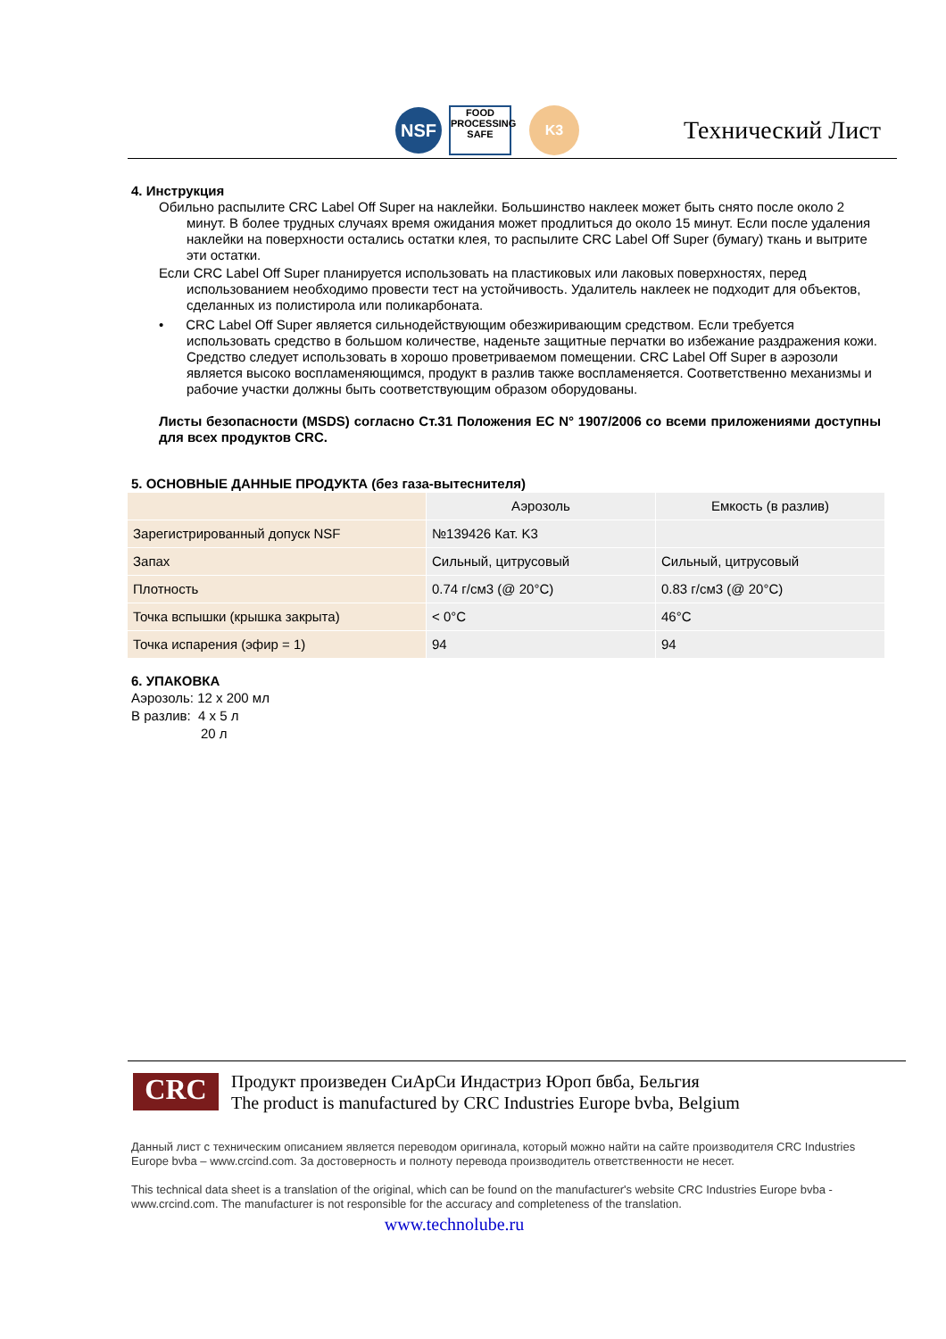NSF
FOOD
PROCESSING
SAFE
K3
Технический Лист
4. Инструкция
Обильно распылите CRC Label Off Super на наклейки. Большинство наклеек может быть снято после около 2 минут. В более трудных случаях время ожидания может продлиться до около 15 минут. Если после удаления наклейки на поверхности остались остатки клея, то распылите CRC Label Off Super (бумагу) ткань и вытрите эти остатки.
Если CRC Label Off Super планируется использовать на пластиковых или лаковых поверхностях, перед использованием необходимо провести тест на устойчивость. Удалитель наклеек не подходит для объектов, сделанных из полистирола или поликарбоната.
• CRC Label Off Super является сильнодействующим обезжиривающим средством. Если требуется использовать средство в большом количестве, наденьте защитные перчатки во избежание раздражения кожи. Средство следует использовать в хорошо проветриваемом помещении. CRC Label Off Super в аэрозоли является высоко воспламеняющимся, продукт в разлив также воспламеняется. Соответственно механизмы и рабочие участки должны быть соответствующим образом оборудованы.
Листы безопасности (MSDS) согласно Ст.31 Положения ЕС N° 1907/2006 со всеми приложениями доступны для всех продуктов CRC.
5. ОСНОВНЫЕ ДАННЫЕ ПРОДУКТА (без газа-вытеснителя)
| | Аэрозоль | Емкость (в разлив) |
| --- | --- | --- |
| Зарегистрированный допуск NSF | №139426 Кат. K3 | |
| Запах | Сильный, цитрусовый | Сильный, цитрусовый |
| Плотность | 0.74 г/см3 (@ 20°C) | 0.83 г/см3 (@ 20°C) |
| Точка вспышки (крышка закрыта) | < 0°C | 46°C |
| Точка испарения (эфир = 1) | 94 | 94 |
6. УПАКОВКА
Аэрозоль: 12 x 200 мл
В разлив: 4 x 5 л
20 л
CRC
Продукт произведен СиАрСи Индастриз Юроп бвба, Бельгия
The product is manufactured by CRC Industries Europe bvba, Belgium
Данный лист с техническим описанием является переводом оригинала, который можно найти на сайте производителя CRC Industries Europe bvba – www.crcind.com. За достоверность и полноту перевода производитель ответственности не несет.
This technical data sheet is a translation of the original, which can be found on the manufacturer's website CRC Industries Europe bvba - www.crcind.com. The manufacturer is not responsible for the accuracy and completeness of the translation.
www.technolube.ru